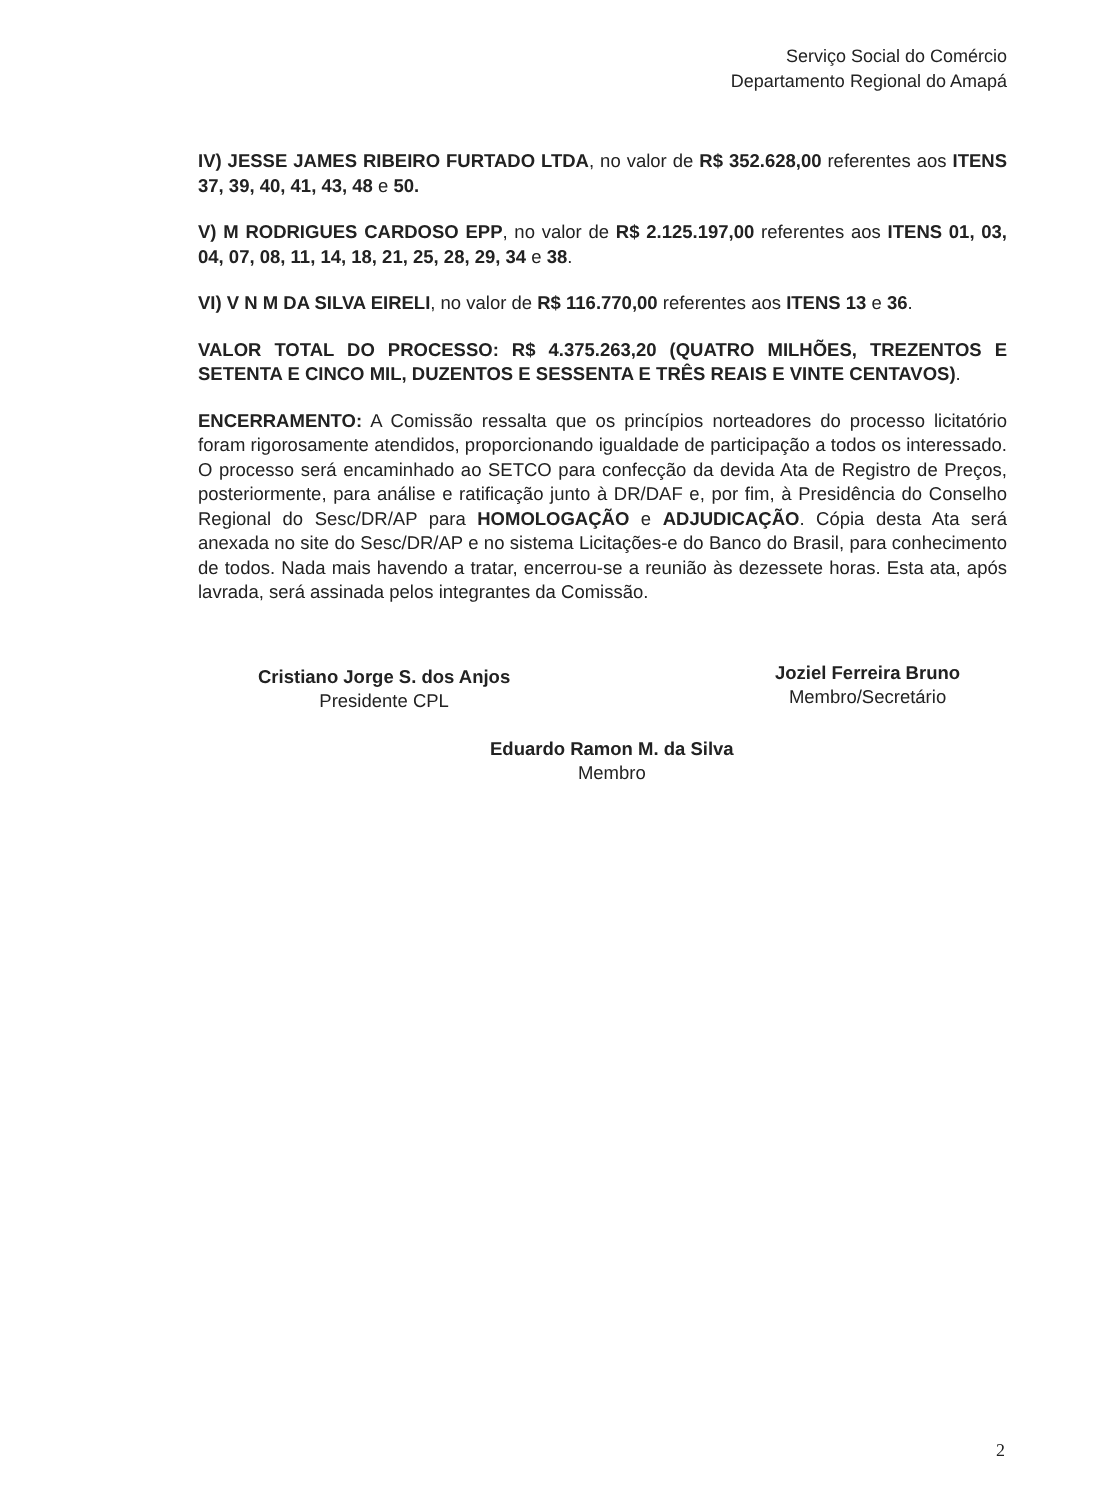Serviço Social do Comércio
Departamento Regional do Amapá
IV) JESSE JAMES RIBEIRO FURTADO LTDA, no valor de R$ 352.628,00 referentes aos ITENS 37, 39, 40, 41, 43, 48 e 50.
V) M RODRIGUES CARDOSO EPP, no valor de R$ 2.125.197,00 referentes aos ITENS 01, 03, 04, 07, 08, 11, 14, 18, 21, 25, 28, 29, 34 e 38.
VI) V N M DA SILVA EIRELI, no valor de R$ 116.770,00 referentes aos ITENS 13 e 36.
VALOR TOTAL DO PROCESSO: R$ 4.375.263,20 (QUATRO MILHÕES, TREZENTOS E SETENTA E CINCO MIL, DUZENTOS E SESSENTA E TRÊS REAIS E VINTE CENTAVOS).
ENCERRAMENTO: A Comissão ressalta que os princípios norteadores do processo licitatório foram rigorosamente atendidos, proporcionando igualdade de participação a todos os interessado. O processo será encaminhado ao SETCO para confecção da devida Ata de Registro de Preços, posteriormente, para análise e ratificação junto à DR/DAF e, por fim, à Presidência do Conselho Regional do Sesc/DR/AP para HOMOLOGAÇÃO e ADJUDICAÇÃO. Cópia desta Ata será anexada no site do Sesc/DR/AP e no sistema Licitações-e do Banco do Brasil, para conhecimento de todos. Nada mais havendo a tratar, encerrou-se a reunião às dezessete horas. Esta ata, após lavrada, será assinada pelos integrantes da Comissão.
Cristiano Jorge S. dos Anjos
Presidente CPL
Joziel Ferreira Bruno
Membro/Secretário
Eduardo Ramon M. da Silva
Membro
2